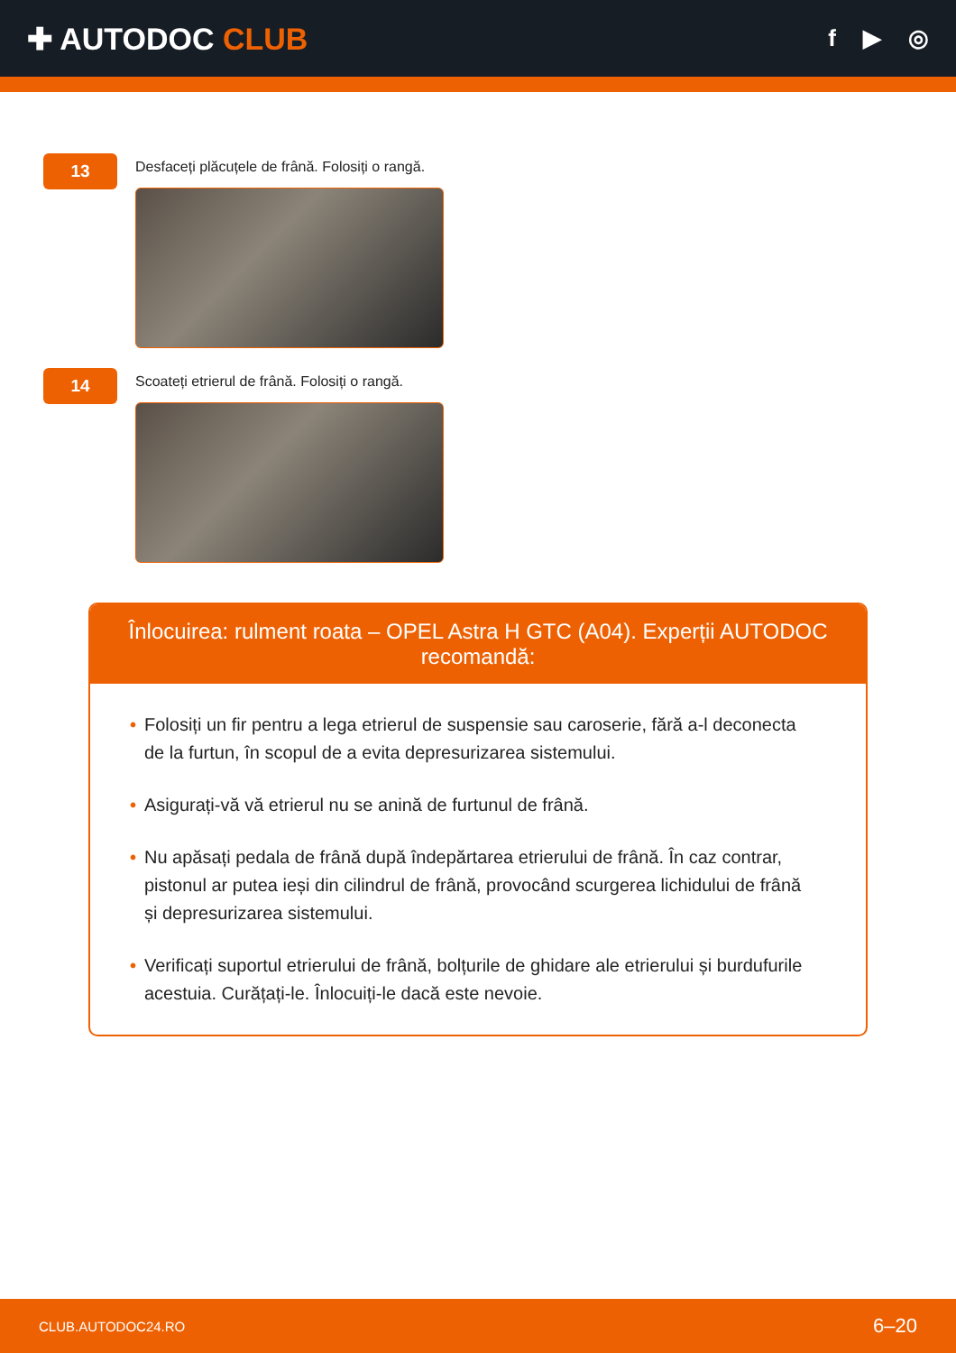✚ AUTODOC CLUB
f ▶ ◎
13
Desfaceți plăcuțele de frână. Folosiți o rangă.
14
Scoateți etrierul de frână. Folosiți o rangă.
Înlocuirea: rulment roata – OPEL Astra H GTC (A04). Experții AUTODOC recomandă:
• Folosiți un fir pentru a lega etrierul de suspensie sau caroserie, fără a-l deconecta de la furtun, în scopul de a evita depresurizarea sistemului.
• Asigurați-vă vă etrierul nu se anină de furtunul de frână.
• Nu apăsați pedala de frână după îndepărtarea etrierului de frână. În caz contrar, pistonul ar putea ieși din cilindrul de frână, provocând scurgerea lichidului de frână și depresurizarea sistemului.
• Verificați suportul etrierului de frână, bolțurile de ghidare ale etrierului și burdufurile acestuia. Curățați-le. Înlocuiți-le dacă este nevoie.
CLUB.AUTODOC24.RO 6–20